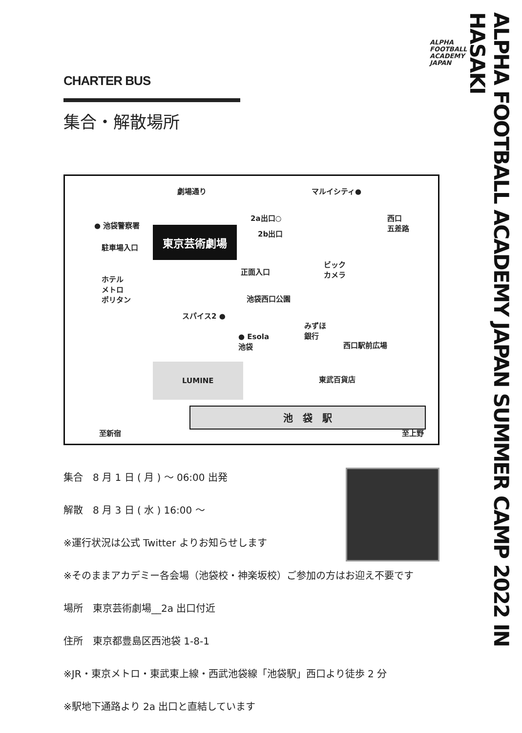ALPHA
FOOTBALL
ACADEMY
JAPAN
CHARTER BUS
集合・解散場所
劇場通り マルイシティ●
2a出口○ 西口
五差路 ● 池袋警察署
2b出口
駐車場入口
東京芸術劇場
ビック
カメラ 正面入口
ホテル
メトロ
ポリタン 池袋西口公園
スパイス2 ●
みずほ
銀行 ● Esola
池袋 西口駅前広場
LUMINE
東武百貨店
池　袋　駅
至新宿 至上野
集合　8 月 1 日 ( 月 ) 〜 06:00 出発
解散　8 月 3 日 ( 水 ) 16:00 〜
※運行状況は公式 Twitter よりお知らせします
※そのままアカデミー各会場（池袋校・神楽坂校）ご参加の方はお迎え不要です
場所　東京芸術劇場__2a 出口付近
住所　東京都豊島区西池袋 1-8-1
※JR・東京メトロ・東武東上線・西武池袋線「池袋駅」西口より徒歩 2 分
※駅地下通路より 2a 出口と直結しています
ALPHA FOOTBALL ACADEMY JAPAN SUMMER CAMP 2022 IN HASAKI